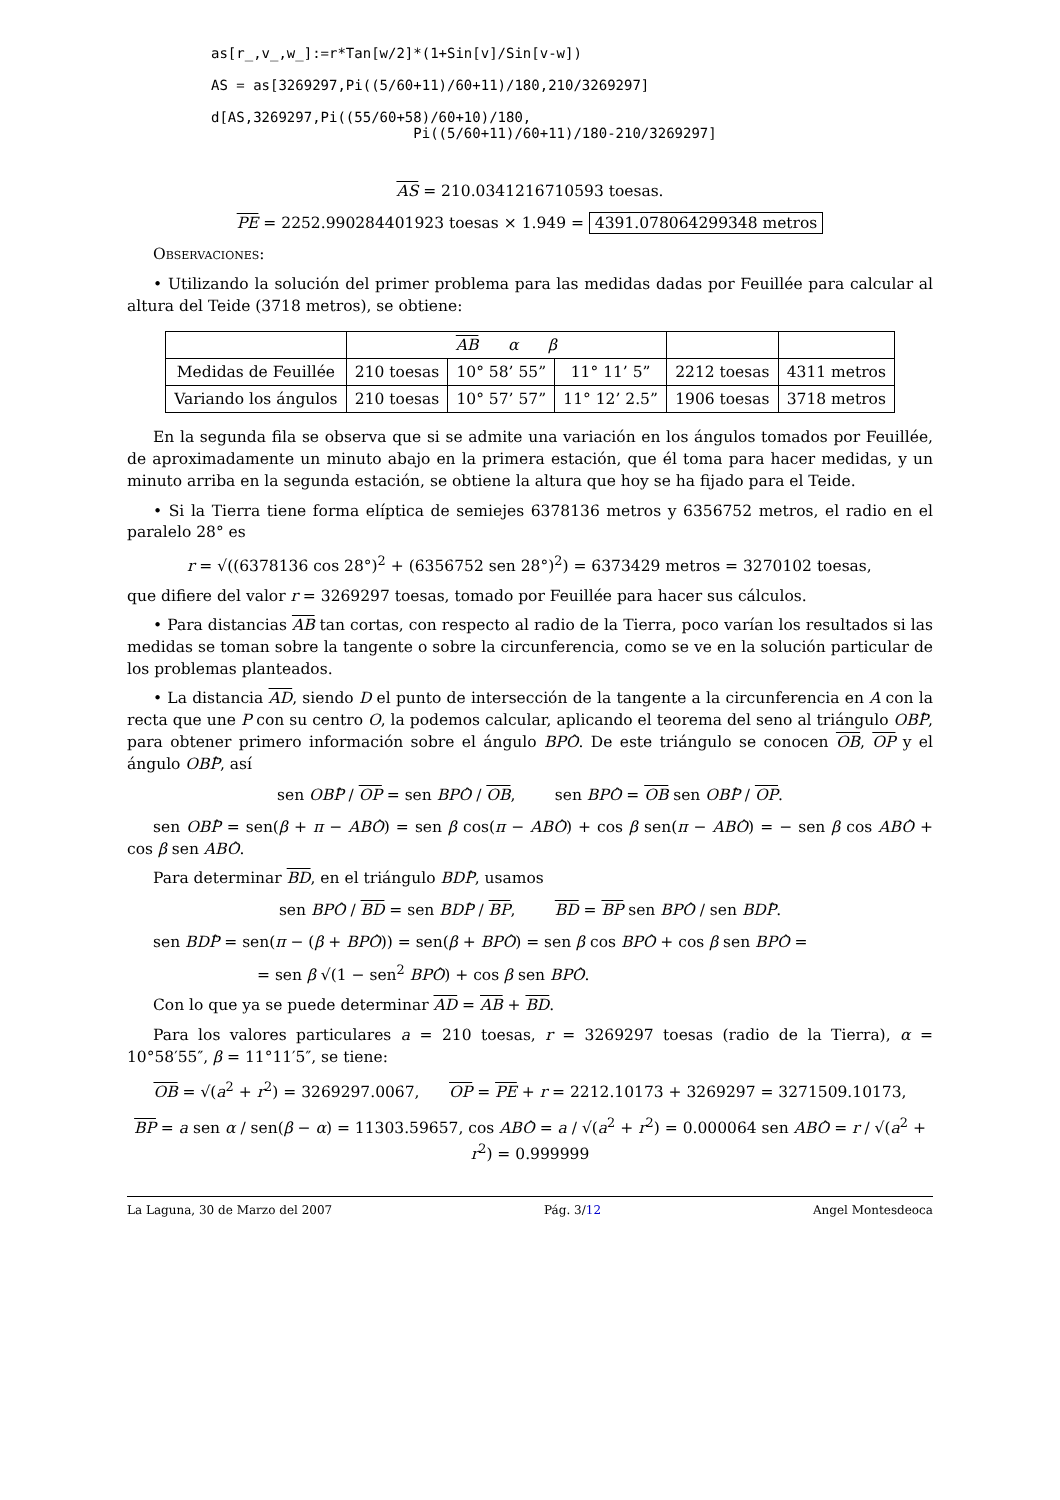as[r_,v_,w_]:=r*Tan[w/2]*(1+Sin[v]/Sin[v-w])

AS = as[3269297,Pi((5/60+11)/60+11)/180,210/3269297]

d[AS,3269297,Pi((55/60+58)/60+10)/180,
                        Pi((5/60+11)/60+11)/180-210/3269297]
AS = 210.0341216710593 toesas.
PE = 2252.990284401923 toesas × 1.949 = 4391.078064299348 metros
Observaciones:
• Utilizando la solución del primer problema para las medidas dadas por Feuillée para calcular al altura del Teide (3718 metros), se obtiene:
| | AB α β | | | | |
| --- | --- | --- | --- | --- | --- |
| Medidas de Feuillée | 210 toesas | 10° 58’ 55” | 11° 11’ 5” | 2212 toesas | 4311 metros |
| Variando los ángulos | 210 toesas | 10° 57’ 57” | 11° 12’ 2.5” | 1906 toesas | 3718 metros |
En la segunda fila se observa que si se admite una variación en los ángulos tomados por Feuillée, de aproximadamente un minuto abajo en la primera estación, que él toma para hacer medidas, y un minuto arriba en la segunda estación, se obtiene la altura que hoy se ha fijado para el Teide.
• Si la Tierra tiene forma elíptica de semiejes 6378136 metros y 6356752 metros, el radio en el paralelo 28° es
r = √((6378136 cos 28°)<sup>2</sup> + (6356752 sen 28°)<sup>2</sup>) = 6373429 metros = 3270102 toesas,
que difiere del valor r = 3269297 toesas, tomado por Feuillée para hacer sus cálculos.
• Para distancias AB tan cortas, con respecto al radio de la Tierra, poco varían los resultados si las medidas se toman sobre la tangente o sobre la circunferencia, como se ve en la solución particular de los problemas planteados.
• La distancia AD, siendo D el punto de intersección de la tangente a la circunferencia en A con la recta que une P con su centro O, la podemos calcular, aplicando el teorema del seno al triángulo OBP̂, para obtener primero información sobre el ángulo BPÔ. De este triángulo se conocen OB, OP y el ángulo OBP̂, así
sen OBP̂ / OP = sen BPÔ / OB, sen BPÔ = OB sen OBP̂ / OP.
sen OBP̂ = sen(β + π − ABÔ) = sen β cos(π − ABÔ) + cos β sen(π − ABÔ) = − sen β cos ABÔ + cos β sen ABÔ.
Para determinar BD, en el triángulo BDP̂, usamos
sen BPÔ / BD = sen BDP̂ / BP, BD = BP sen BPÔ / sen BDP̂.
sen BDP̂ = sen(π − (β + BPÔ)) = sen(β + BPÔ) = sen β cos BPÔ + cos β sen BPÔ =
= sen β √(1 − sen<sup>2</sup> BPÔ) + cos β sen BPÔ.
Con lo que ya se puede determinar AD = AB + BD.
Para los valores particulares a = 210 toesas, r = 3269297 toesas (radio de la Tierra), α = 10°58′55″, β = 11°11′5″, se tiene:
OB = √(a<sup>2</sup> + r<sup>2</sup>) = 3269297.0067, OP = PE + r = 2212.10173 + 3269297 = 3271509.10173,
BP = a sen α / sen(β − α) = 11303.59657, cos ABÔ = a / √(a<sup>2</sup> + r<sup>2</sup>) = 0.000064 sen ABÔ = r / √(a<sup>2</sup> + r<sup>2</sup>) = 0.999999
La Laguna, 30 de Marzo del 2007 Pág. 3/12 Angel Montesdeoca